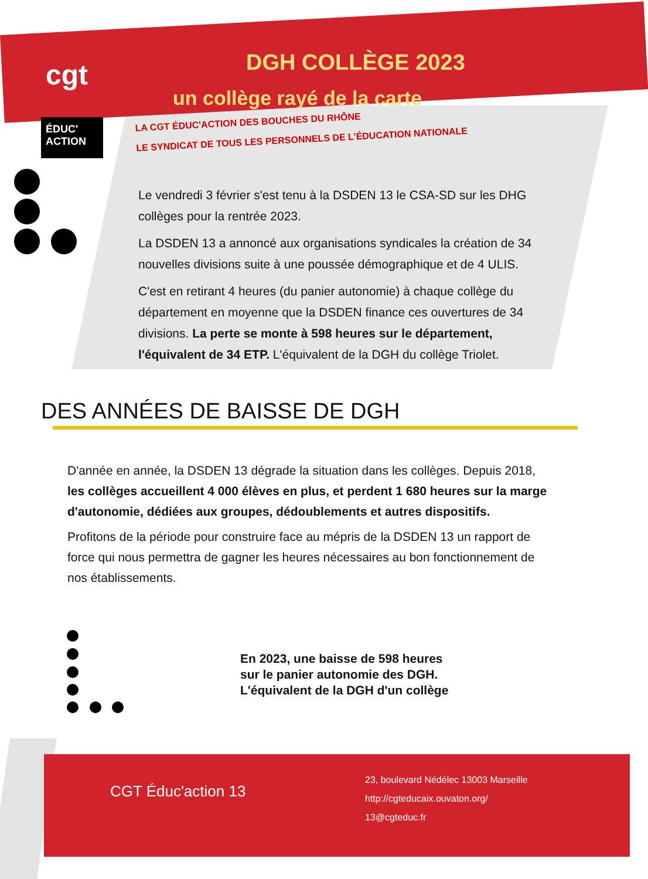cgt
ÉDUC'
ACTION
DGH COLLÈGE 2023
un collège rayé de la carte
LA CGT ÉDUC'ACTION DES BOUCHES DU RHÔNE
LE SYNDICAT DE TOUS LES PERSONNELS DE L'ÉDUCATION NATIONALE
Le vendredi 3 février s'est tenu à la DSDEN 13 le CSA-SD sur les DHG collèges pour la rentrée 2023.
La DSDEN 13 a annoncé aux organisations syndicales la création de 34 nouvelles divisions suite à une poussée démographique et de 4 ULIS.
C'est en retirant 4 heures (du panier autonomie) à chaque collège du département en moyenne que la DSDEN finance ces ouvertures de 34 divisions. La perte se monte à 598 heures sur le département, l'équivalent de 34 ETP. L'équivalent de la DGH du collège Triolet.
DES ANNÉES DE BAISSE DE DGH
D'année en année, la DSDEN 13 dégrade la situation dans les collèges. Depuis 2018, les collèges accueillent 4 000 élèves en plus, et perdent 1 680 heures sur la marge d'autonomie, dédiées aux groupes, dédoublements et autres dispositifs.
Profitons de la période pour construire face au mépris de la DSDEN 13 un rapport de force qui nous permettra de gagner les heures nécessaires au bon fonctionnement de nos établissements.
En 2023, une baisse de 598 heures
sur le panier autonomie des DGH.
L'équivalent de la DGH d'un collège
CGT Éduc'action 13
23, boulevard Nédélec 13003 Marseille
http://cgteducaix.ouvaton.org/
13@cgteduc.fr